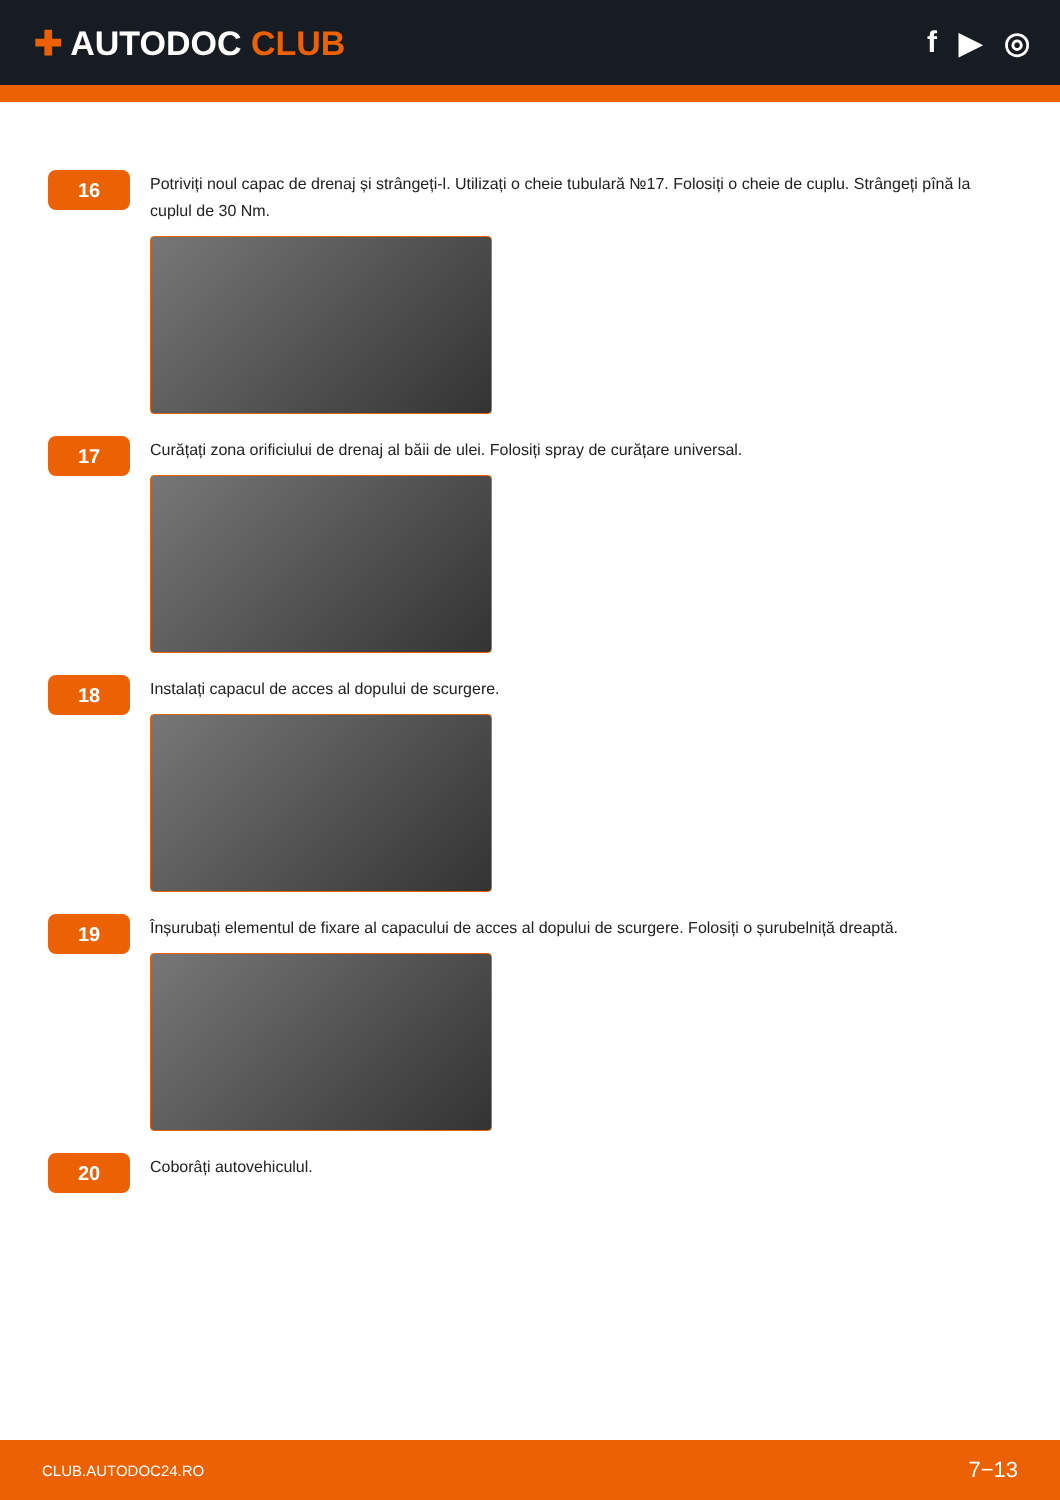✚ AUTODOC CLUB
f ▶ ◎
16
Potriviți noul capac de drenaj și strângeți-l. Utilizați o cheie tubulară №17. Folosiți o cheie de cuplu. Strângeți pînă la cuplul de 30 Nm.
17
Curățați zona orificiului de drenaj al băii de ulei. Folosiți spray de curățare universal.
18
Instalați capacul de acces al dopului de scurgere.
19
Înșurubați elementul de fixare al capacului de acces al dopului de scurgere. Folosiți o șurubelniță dreaptă.
20
Coborâți autovehiculul.
CLUB.AUTODOC24.RO
7−13